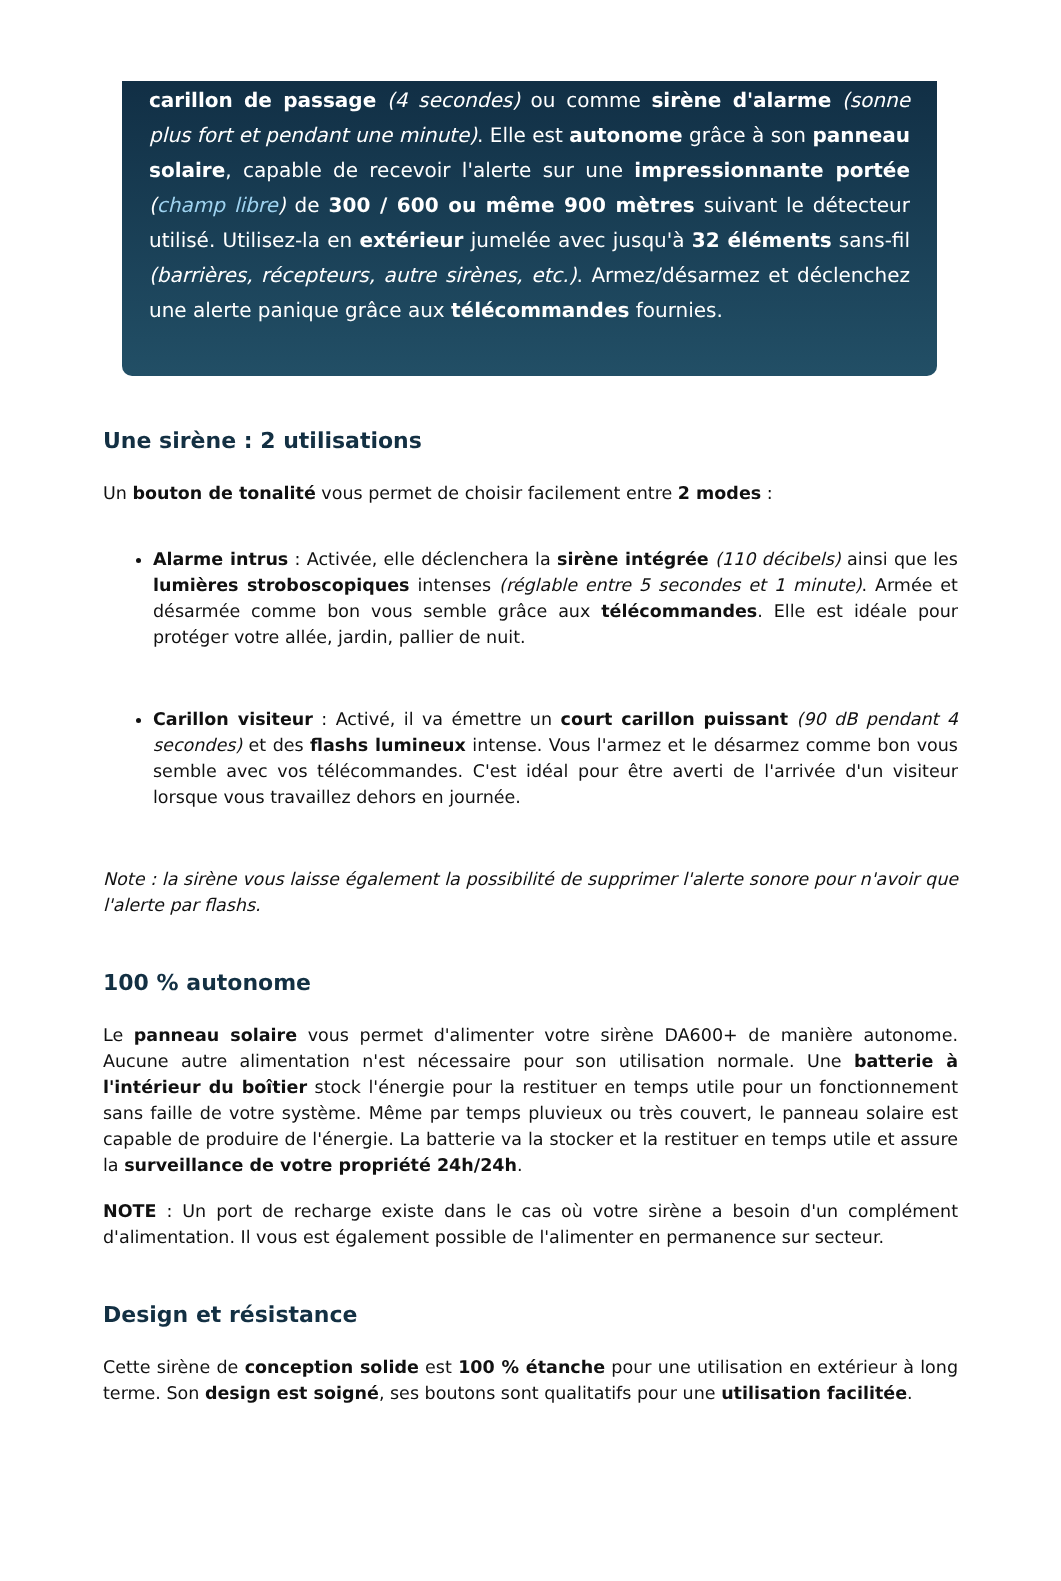carillon de passage (4 secondes) ou comme sirène d'alarme (sonne plus fort et pendant une minute). Elle est autonome grâce à son panneau solaire, capable de recevoir l'alerte sur une impressionnante portée (champ libre) de 300 / 600 ou même 900 mètres suivant le détecteur utilisé. Utilisez-la en extérieur jumelée avec jusqu'à 32 éléments sans-fil (barrières, récepteurs, autre sirènes, etc.). Armez/désarmez et déclenchez une alerte panique grâce aux télécommandes fournies.
Une sirène : 2 utilisations
Un bouton de tonalité vous permet de choisir facilement entre 2 modes :
Alarme intrus : Activée, elle déclenchera la sirène intégrée (110 décibels) ainsi que les lumières stroboscopiques intenses (réglable entre 5 secondes et 1 minute). Armée et désarmée comme bon vous semble grâce aux télécommandes. Elle est idéale pour protéger votre allée, jardin, pallier de nuit.
Carillon visiteur : Activé, il va émettre un court carillon puissant (90 dB pendant 4 secondes) et des flashs lumineux intense. Vous l'armez et le désarmez comme bon vous semble avec vos télécommandes. C'est idéal pour être averti de l'arrivée d'un visiteur lorsque vous travaillez dehors en journée.
Note : la sirène vous laisse également la possibilité de supprimer l'alerte sonore pour n'avoir que l'alerte par flashs.
100 % autonome
Le panneau solaire vous permet d'alimenter votre sirène DA600+ de manière autonome. Aucune autre alimentation n'est nécessaire pour son utilisation normale. Une batterie à l'intérieur du boîtier stock l'énergie pour la restituer en temps utile pour un fonctionnement sans faille de votre système. Même par temps pluvieux ou très couvert, le panneau solaire est capable de produire de l'énergie. La batterie va la stocker et la restituer en temps utile et assure la surveillance de votre propriété 24h/24h.
NOTE : Un port de recharge existe dans le cas où votre sirène a besoin d'un complément d'alimentation. Il vous est également possible de l'alimenter en permanence sur secteur.
Design et résistance
Cette sirène de conception solide est 100 % étanche pour une utilisation en extérieur à long terme. Son design est soigné, ses boutons sont qualitatifs pour une utilisation facilitée.